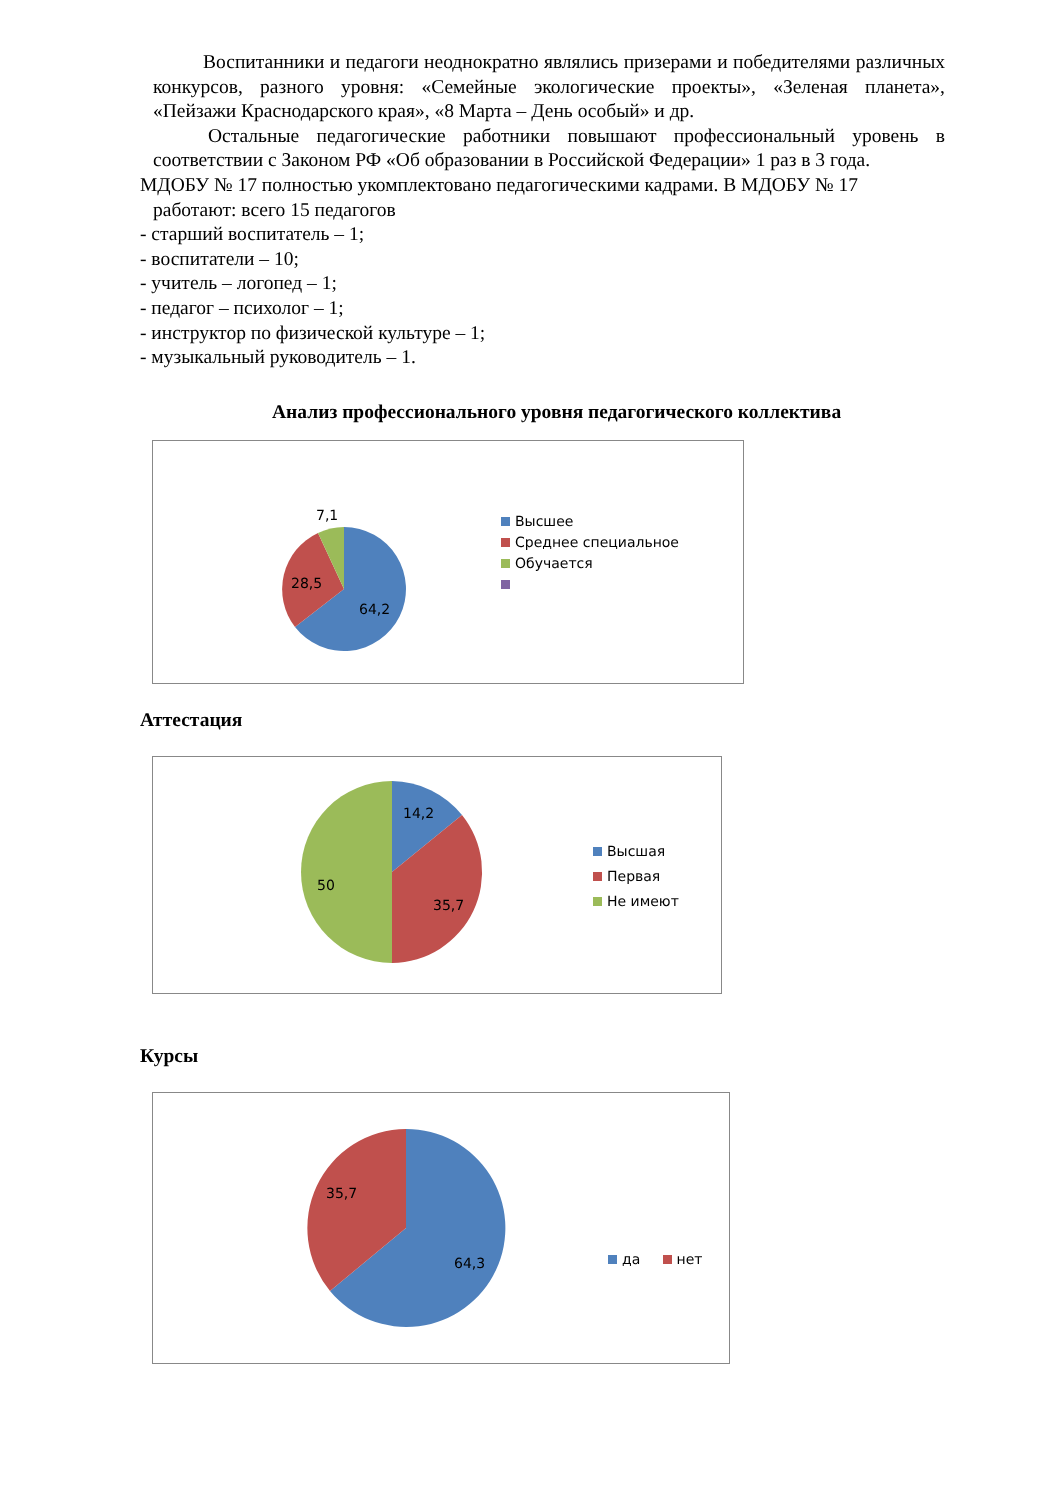Воспитанники и педагоги неоднократно являлись призерами и победителями различных конкурсов, разного уровня: «Семейные экологические проекты», «Зеленая планета», «Пейзажи Краснодарского края», «8 Марта – День особый» и др.
Остальные педагогические работники повышают профессиональный уровень в соответствии с Законом РФ «Об образовании в Российской Федерации» 1 раз в 3 года.
МДОБУ № 17 полностью укомплектовано педагогическими кадрами. В МДОБУ № 17
работают: всего 15 педагогов
- старший воспитатель – 1;
- воспитатели – 10;
- учитель – логопед – 1;
- педагог – психолог – 1;
- инструктор по физической культуре – 1;
- музыкальный руководитель – 1.
Анализ профессионального уровня педагогического коллектива
7,1
28,5
64,2
Высшее
Среднее специальное
Обучается
Аттестация
14,2
50
35,7
Высшая
Первая
Не имеют
Курсы
35,7
64,3 да нет